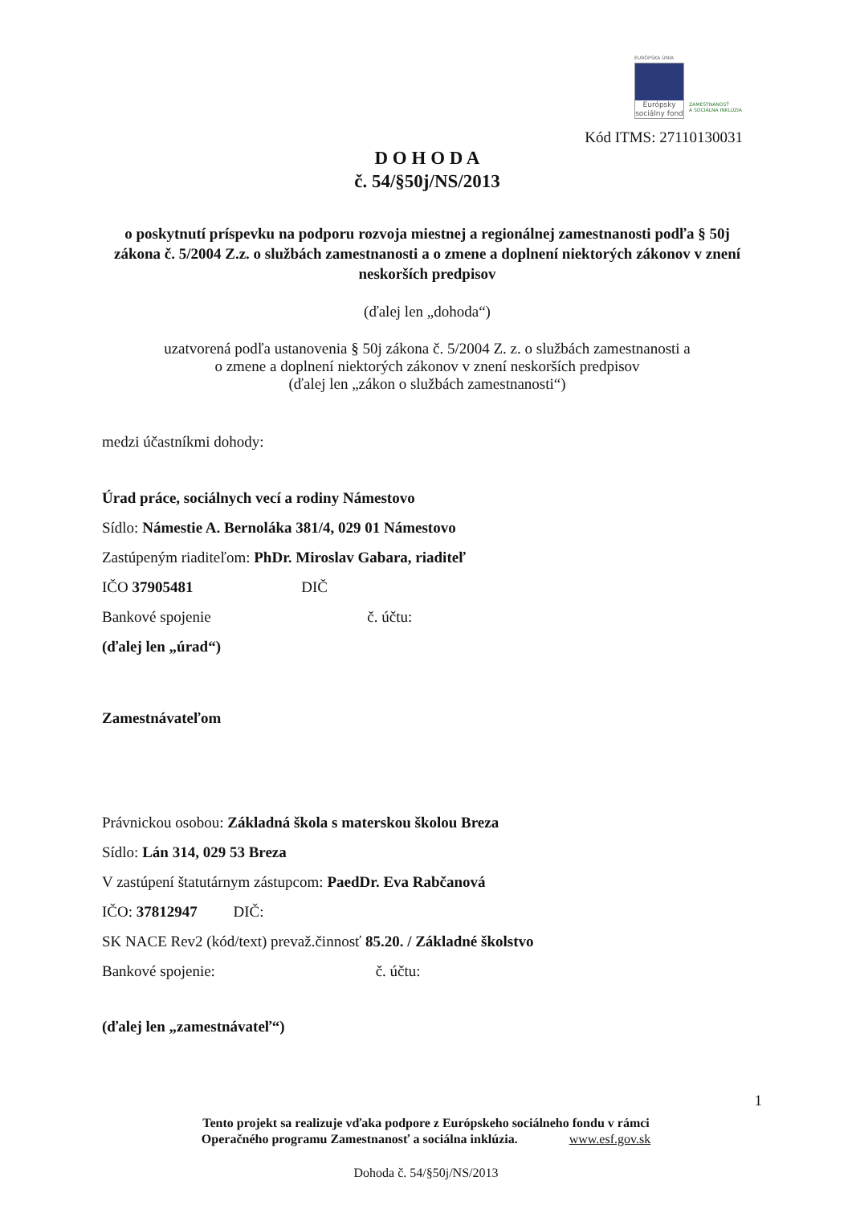EURÓPSKA ÚNIA
Európsky sociálny fond
ZAMESTNANOSŤ
A SOCIÁLNA INKLÚZIA
Kód ITMS: 27110130031
D O H O D A
č. 54/§50j/NS/2013
o poskytnutí príspevku na podporu rozvoja miestnej a regionálnej zamestnanosti podľa § 50j zákona č. 5/2004 Z.z. o službách zamestnanosti a o zmene a doplnení niektorých zákonov v znení neskorších predpisov
(ďalej len „dohoda“)
uzatvorená podľa ustanovenia § 50j zákona č. 5/2004 Z. z. o službách zamestnanosti a
o zmene a doplnení niektorých zákonov v znení neskorších predpisov
(ďalej len „zákon o službách zamestnanosti“)
medzi účastníkmi dohody:
Úrad práce, sociálnych vecí a rodiny Námestovo
Sídlo: Námestie A. Bernoláka 381/4, 029 01 Námestovo
Zastúpeným riaditeľom: PhDr. Miroslav Gabara, riaditeľ
IČO 37905481 DIČ
Bankové spojenie č. účtu:
(ďalej len „úrad“)
Zamestnávateľom
Právnickou osobou: Základná škola s materskou školou Breza
Sídlo: Lán 314, 029 53 Breza
V zastúpení štatutárnym zástupcom: PaedDr. Eva Rabčanová
IČO: 37812947 DIČ:
SK NACE Rev2 (kód/text) prevaž.činnosť 85.20. / Základné školstvo
Bankové spojenie: č. účtu:
(ďalej len „zamestnávateľ“)
1
Tento projekt sa realizuje vďaka podpore z Európskeho sociálneho fondu v rámci
Operačného programu Zamestnanosť a sociálna inklúzia. www.esf.gov.sk
Dohoda č. 54/§50j/NS/2013